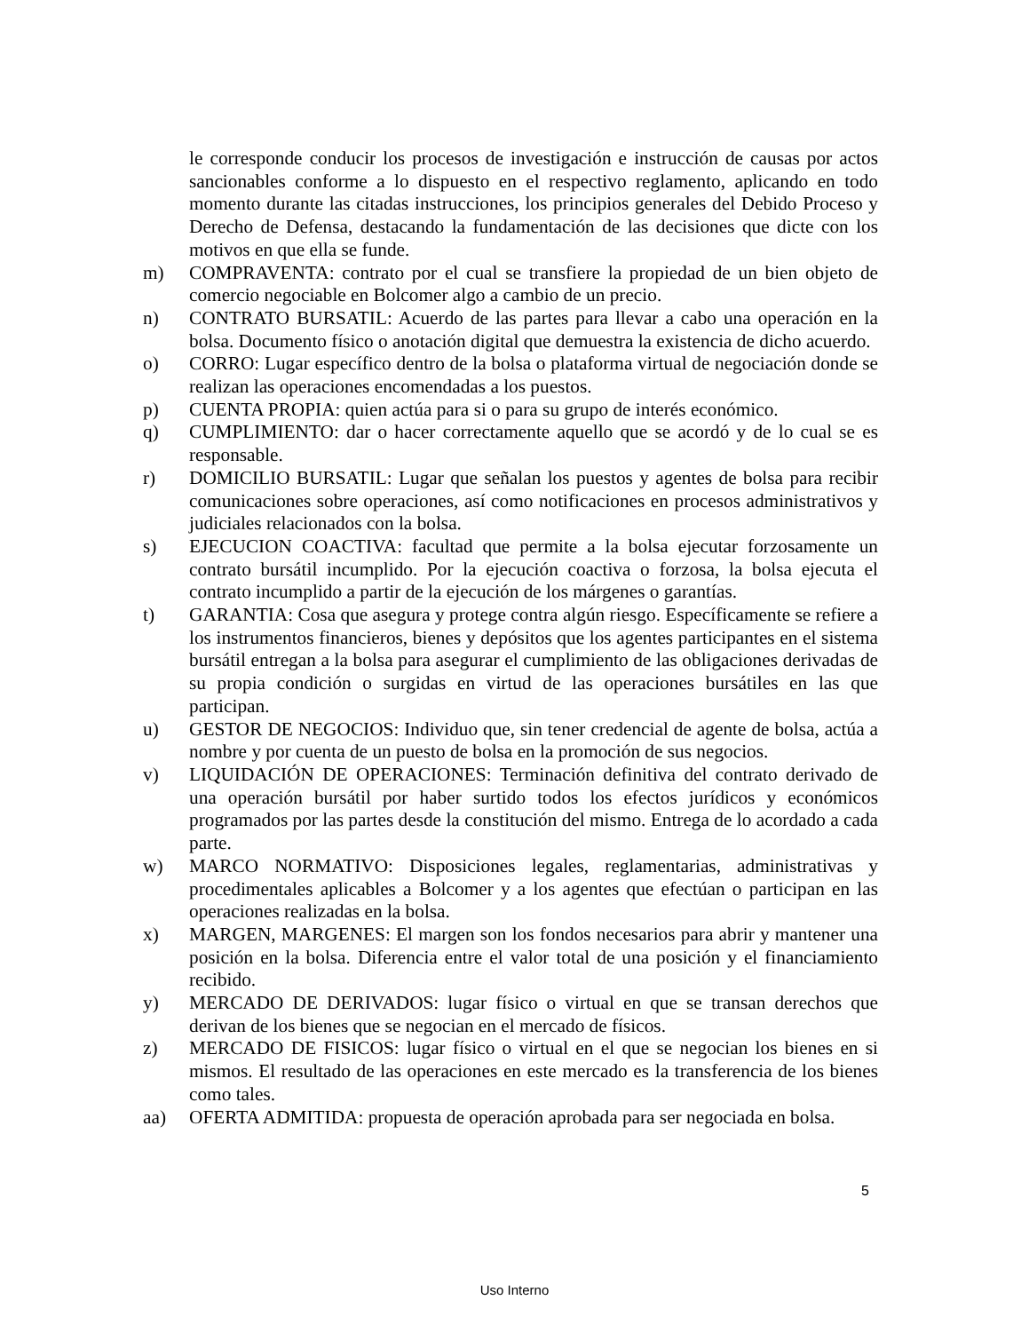le corresponde conducir los procesos de investigación e instrucción de causas por actos sancionables conforme a lo dispuesto en el respectivo reglamento, aplicando en todo momento durante las citadas instrucciones, los principios generales del Debido Proceso y Derecho de Defensa, destacando la fundamentación de las decisiones que dicte con los motivos en que ella se funde.
m) COMPRAVENTA: contrato por el cual se transfiere la propiedad de un bien objeto de comercio negociable en Bolcomer algo a cambio de un precio.
n) CONTRATO BURSATIL: Acuerdo de las partes para llevar a cabo una operación en la bolsa. Documento físico o anotación digital que demuestra la existencia de dicho acuerdo.
o) CORRO: Lugar específico dentro de la bolsa o plataforma virtual de negociación donde se realizan las operaciones encomendadas a los puestos.
p) CUENTA PROPIA: quien actúa para si o para su grupo de interés económico.
q) CUMPLIMIENTO: dar o hacer correctamente aquello que se acordó y de lo cual se es responsable.
r) DOMICILIO BURSATIL: Lugar que señalan los puestos y agentes de bolsa para recibir comunicaciones sobre operaciones, así como notificaciones en procesos administrativos y judiciales relacionados con la bolsa.
s) EJECUCION COACTIVA: facultad que permite a la bolsa ejecutar forzosamente un contrato bursátil incumplido. Por la ejecución coactiva o forzosa, la bolsa ejecuta el contrato incumplido a partir de la ejecución de los márgenes o garantías.
t) GARANTIA: Cosa que asegura y protege contra algún riesgo. Específicamente se refiere a los instrumentos financieros, bienes y depósitos que los agentes participantes en el sistema bursátil entregan a la bolsa para asegurar el cumplimiento de las obligaciones derivadas de su propia condición o surgidas en virtud de las operaciones bursátiles en las que participan.
u) GESTOR DE NEGOCIOS: Individuo que, sin tener credencial de agente de bolsa, actúa a nombre y por cuenta de un puesto de bolsa en la promoción de sus negocios.
v) LIQUIDACIÓN DE OPERACIONES: Terminación definitiva del contrato derivado de una operación bursátil por haber surtido todos los efectos jurídicos y económicos programados por las partes desde la constitución del mismo. Entrega de lo acordado a cada parte.
w) MARCO NORMATIVO: Disposiciones legales, reglamentarias, administrativas y procedimentales aplicables a Bolcomer y a los agentes que efectúan o participan en las operaciones realizadas en la bolsa.
x) MARGEN, MARGENES: El margen son los fondos necesarios para abrir y mantener una posición en la bolsa. Diferencia entre el valor total de una posición y el financiamiento recibido.
y) MERCADO DE DERIVADOS: lugar físico o virtual en que se transan derechos que derivan de los bienes que se negocian en el mercado de físicos.
z) MERCADO DE FISICOS: lugar físico o virtual en el que se negocian los bienes en si mismos. El resultado de las operaciones en este mercado es la transferencia de los bienes como tales.
aa) OFERTA ADMITIDA: propuesta de operación aprobada para ser negociada en bolsa.
5
Uso Interno